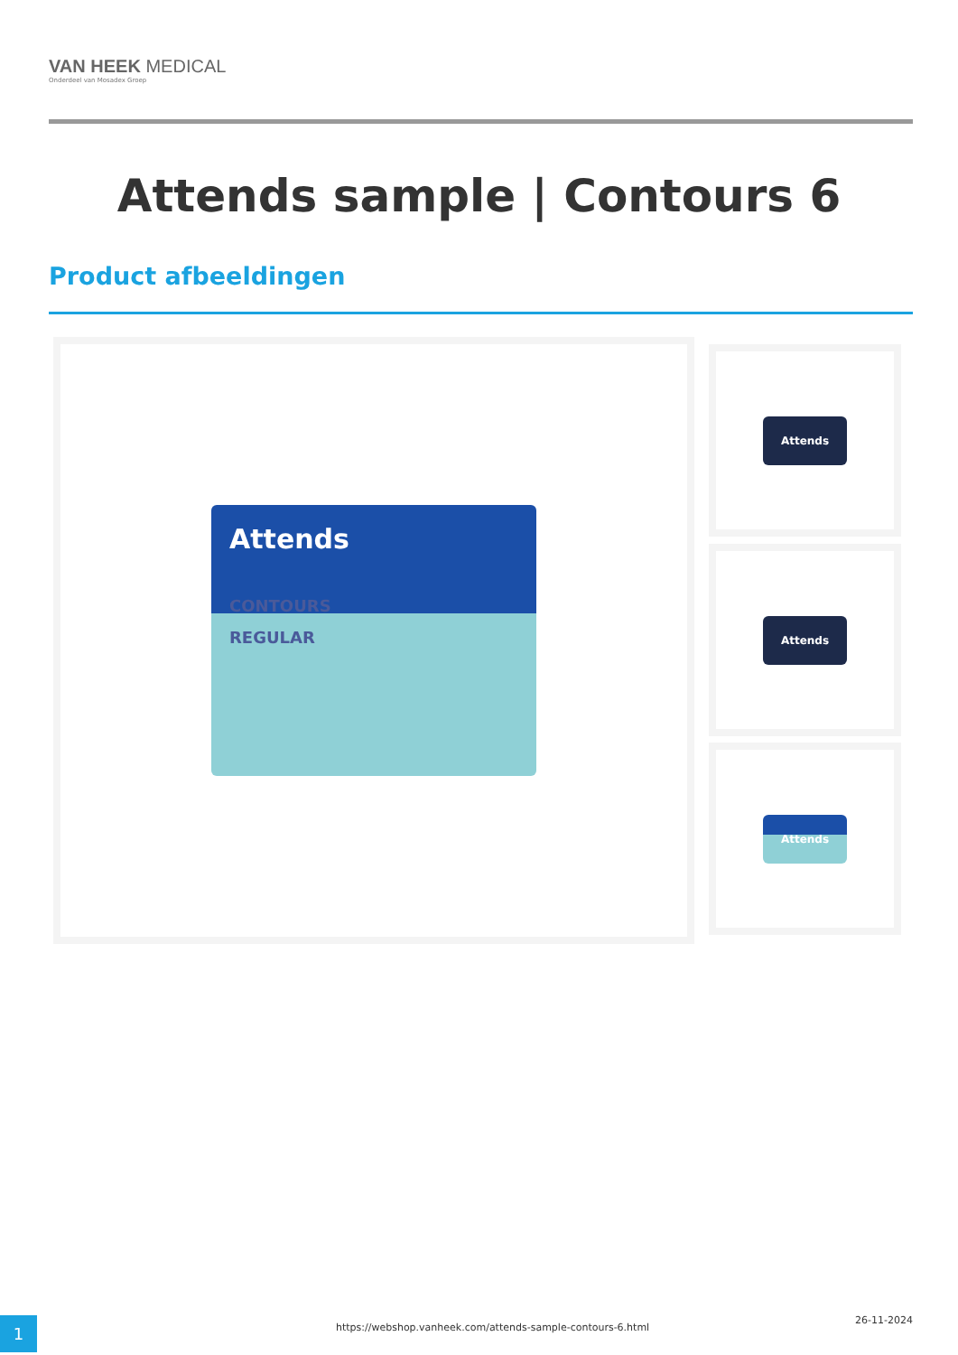VAN HEEK MEDICAL
Onderdeel van Mosadex Groep
Attends sample | Contours 6
Product afbeeldingen
Attends
CONTOURS
REGULAR
Attends
Attends
Attends
1 https://webshop.vanheek.com/attends-sample-contours-6.html
26-11-2024